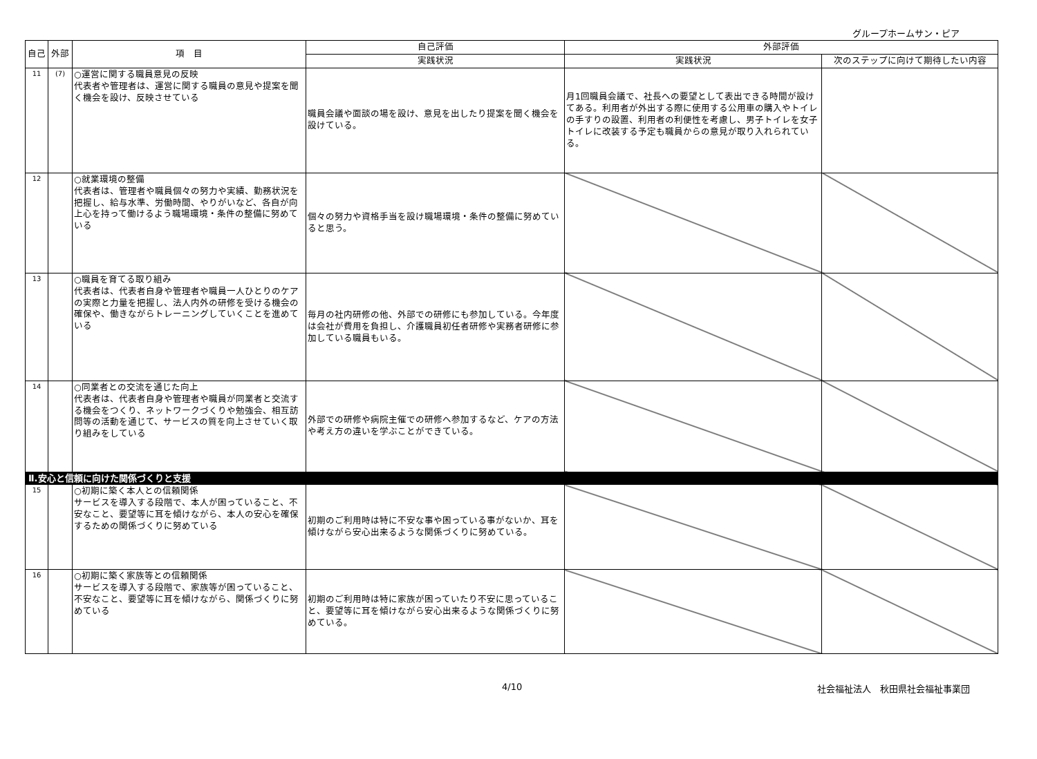グループホームサン・ピア
| 自己 | 外部 | 項 目 | 自己評価 | 外部評価 | |
| --- | --- | --- | --- | --- | --- |
| | | | 実践状況 | 実践状況 | 次のステップに向けて期待したい内容 |
| 11 | (7) | ○運営に関する職員意見の反映 代表者や管理者は、運営に関する職員の意見や提案を聞く機会を設け、反映させている | 職員会議や面談の場を設け、意見を出したり提案を聞く機会を設けている。 | 月1回職員会議で、社長への要望として表出できる時間が設けてある。利用者が外出する際に使用する公用車の購入やトイレの手すりの設置、利用者の利便性を考慮し、男子トイレを女子トイレに改装する予定も職員からの意見が取り入れられている。 | |
| 12 | | ○就業環境の整備 代表者は、管理者や職員個々の努力や実績、勤務状況を把握し、給与水準、労働時間、やりがいなど、各自が向上心を持って働けるよう職場環境・条件の整備に努めている | 個々の努力や資格手当を設け職場環境・条件の整備に努めていると思う。 | | |
| 13 | | ○職員を育てる取り組み 代表者は、代表者自身や管理者や職員一人ひとりのケアの実際と力量を把握し、法人内外の研修を受ける機会の確保や、働きながらトレーニングしていくことを進めている | 毎月の社内研修の他、外部での研修にも参加している。今年度は会社が費用を負担し、介護職員初任者研修や実務者研修に参加している職員もいる。 | | |
| 14 | | ○同業者との交流を通じた向上 代表者は、代表者自身や管理者や職員が同業者と交流する機会をつくり、ネットワークづくりや勉強会、相互訪問等の活動を通じて、サービスの質を向上させていく取り組みをしている | 外部での研修や病院主催での研修へ参加するなど、ケアの方法や考え方の違いを学ぶことができている。 | | |
| Ⅱ.安心と信頼に向けた関係づくりと支援 | | | | | |
| 15 | | ○初期に築く本人との信頼関係 サービスを導入する段階で、本人が困っていること、不安なこと、要望等に耳を傾けながら、本人の安心を確保するための関係づくりに努めている | 初期のご利用時は特に不安な事や困っている事がないか、耳を傾けながら安心出来るような関係づくりに努めている。 | | |
| 16 | | ○初期に築く家族等との信頼関係 サービスを導入する段階で、家族等が困っていること、不安なこと、要望等に耳を傾けながら、関係づくりに努めている | 初期のご利用時は特に家族が困っていたり不安に思っていること、要望等に耳を傾けながら安心出来るような関係づくりに努めている。 | | |
4/10 社会福祉法人　秋田県社会福祉事業団